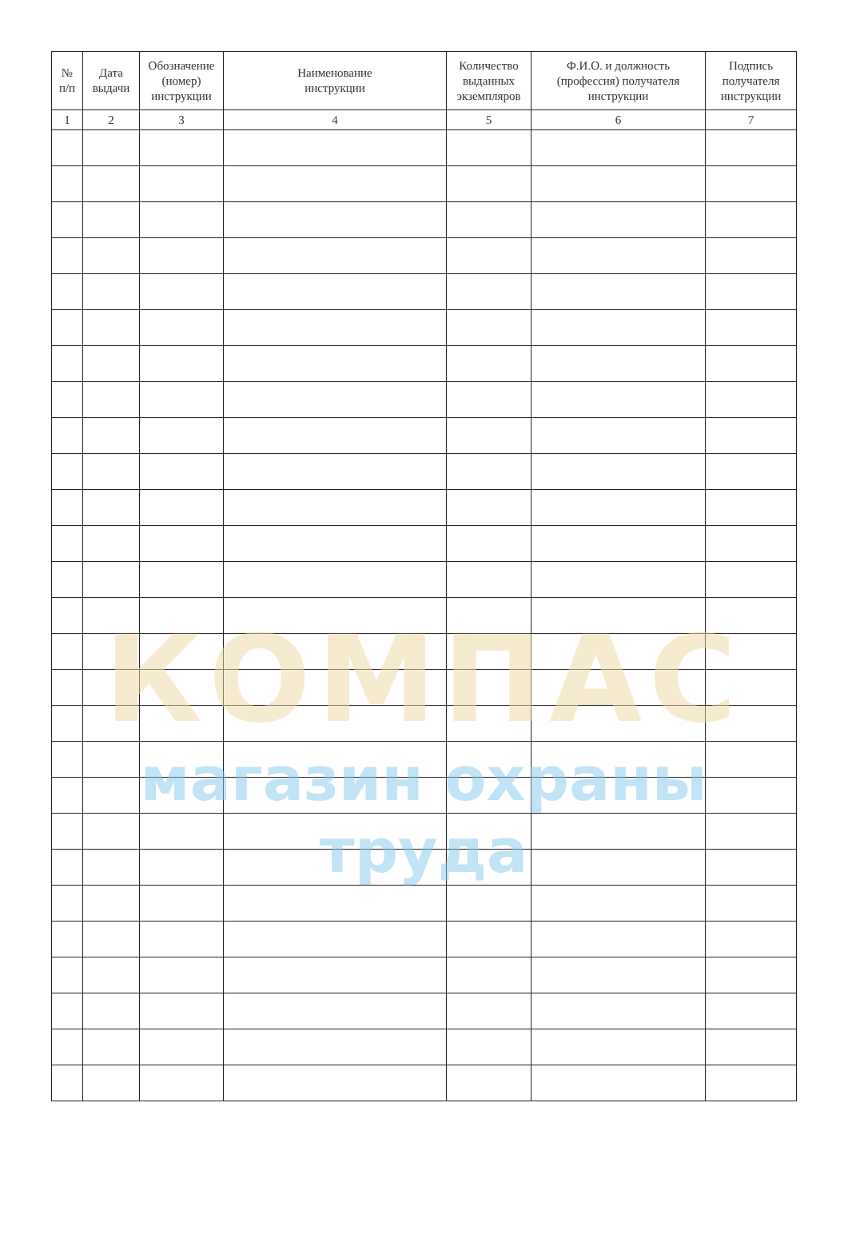| № п/п | Дата выдачи | Обозначение (номер) инструкции | Наименование инструкции | Количество выданных экземпляров | Ф.И.О. и должность (профессия) получателя инструкции | Подпись получателя инструкции |
| --- | --- | --- | --- | --- | --- | --- |
| 1 | 2 | 3 | 4 | 5 | 6 | 7 |
КОМПАС
магазин охраны труда